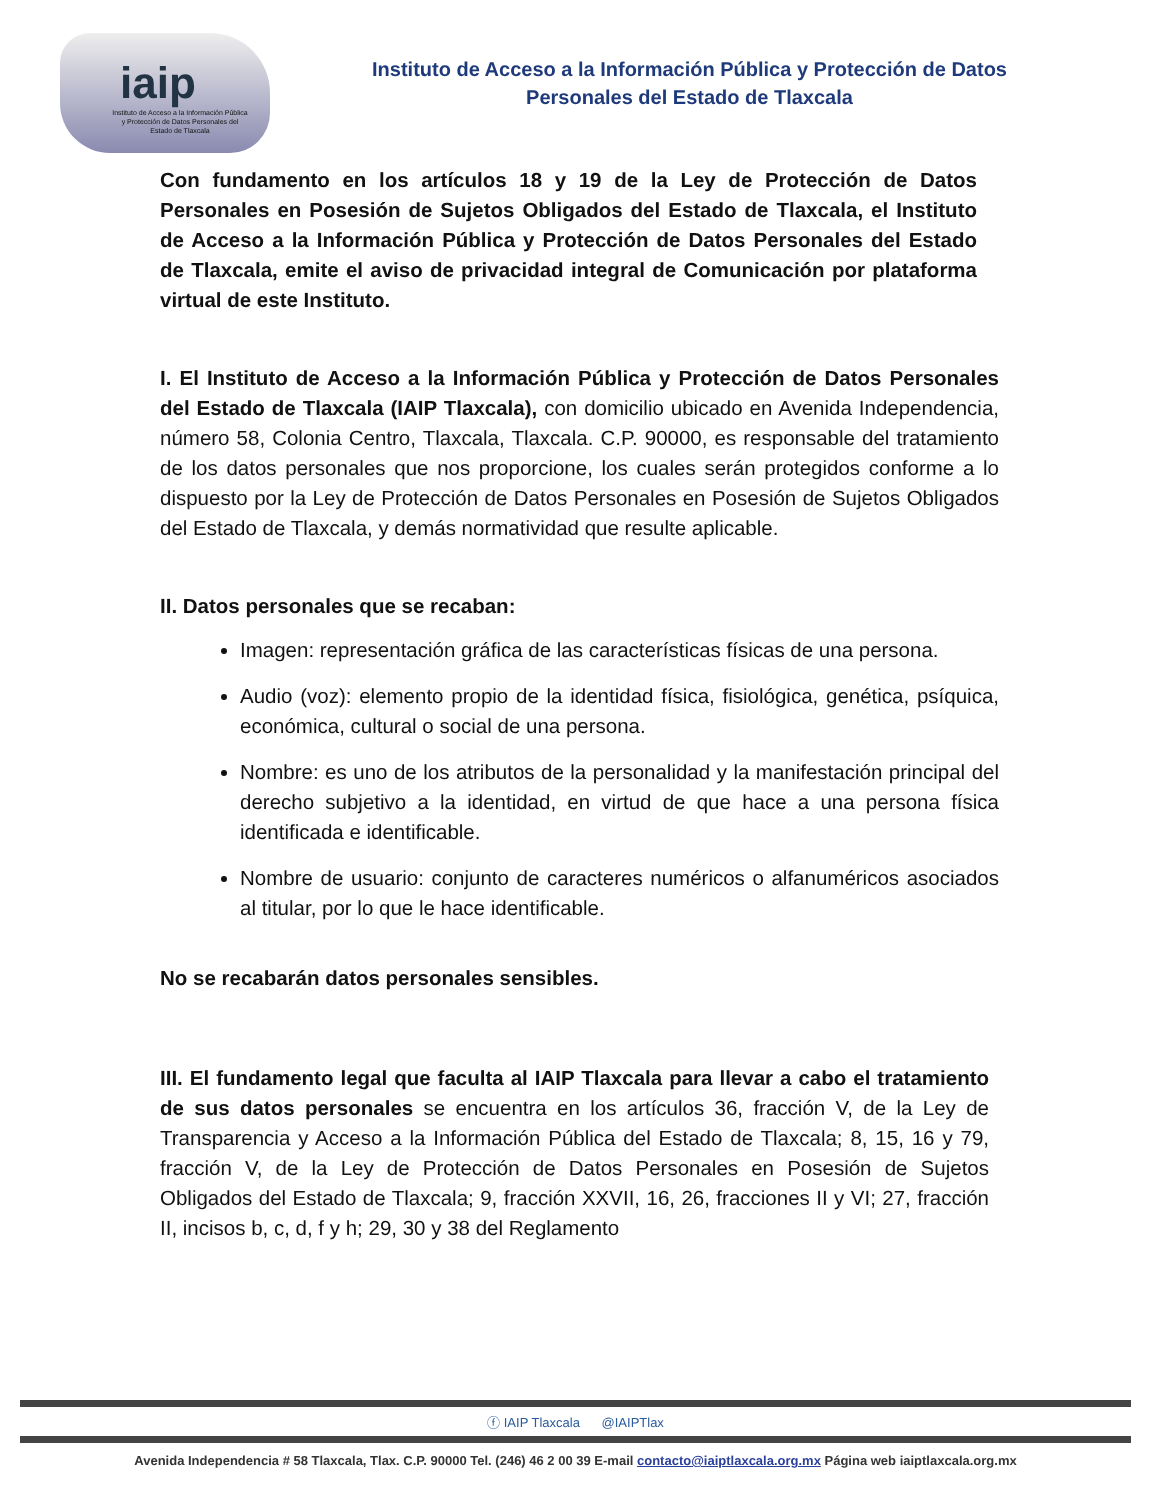iaip
Instituto de Acceso a la Información Pública y Protección de Datos Personales del Estado de Tlaxcala
Instituto de Acceso a la Información Pública y Protección de Datos
Personales del Estado de Tlaxcala
Con fundamento en los artículos 18 y 19 de la Ley de Protección de Datos Personales en Posesión de Sujetos Obligados del Estado de Tlaxcala, el Instituto de Acceso a la Información Pública y Protección de Datos Personales del Estado de Tlaxcala, emite el aviso de privacidad integral de Comunicación por plataforma virtual de este Instituto.
I. El Instituto de Acceso a la Información Pública y Protección de Datos Personales del Estado de Tlaxcala (IAIP Tlaxcala), con domicilio ubicado en Avenida Independencia, número 58, Colonia Centro, Tlaxcala, Tlaxcala. C.P. 90000, es responsable del tratamiento de los datos personales que nos proporcione, los cuales serán protegidos conforme a lo dispuesto por la Ley de Protección de Datos Personales en Posesión de Sujetos Obligados del Estado de Tlaxcala, y demás normatividad que resulte aplicable.
II. Datos personales que se recaban:
Imagen: representación gráfica de las características físicas de una persona.
Audio (voz): elemento propio de la identidad física, fisiológica, genética, psíquica, económica, cultural o social de una persona.
Nombre: es uno de los atributos de la personalidad y la manifestación principal del derecho subjetivo a la identidad, en virtud de que hace a una persona física identificada e identificable.
Nombre de usuario: conjunto de caracteres numéricos o alfanuméricos asociados al titular, por lo que le hace identificable.
No se recabarán datos personales sensibles.
III. El fundamento legal que faculta al IAIP Tlaxcala para llevar a cabo el tratamiento de sus datos personales se encuentra en los artículos 36, fracción V, de la Ley de Transparencia y Acceso a la Información Pública del Estado de Tlaxcala; 8, 15, 16 y 79, fracción V, de la Ley de Protección de Datos Personales en Posesión de Sujetos Obligados del Estado de Tlaxcala; 9, fracción XXVII, 16, 26, fracciones II y VI; 27, fracción II, incisos b, c, d, f y h; 29, 30 y 38 del Reglamento
ⓕ IAIP Tlaxcala @IAIPTlax
Avenida Independencia # 58 Tlaxcala, Tlax. C.P. 90000 Tel. (246) 46 2 00 39 E-mail contacto@iaiptlaxcala.org.mx Página web iaiptlaxcala.org.mx